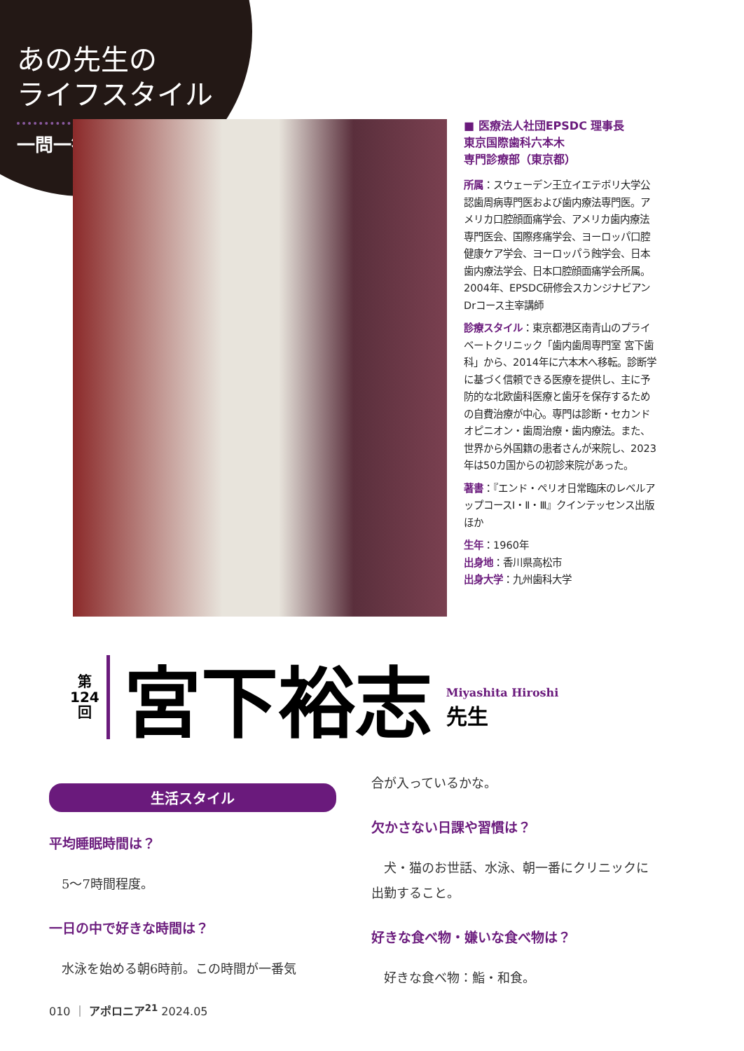あの先生の
ライフスタイル
一問一答
■ 医療法人社団EPSDC 理事長
東京国際歯科六本木
専門診療部（東京都）
所属：スウェーデン王立イエテボリ大学公認歯周病専門医および歯内療法専門医。アメリカ口腔顔面痛学会、アメリカ歯内療法専門医会、国際疼痛学会、ヨーロッパ口腔健康ケア学会、ヨーロッパう蝕学会、日本歯内療法学会、日本口腔顔面痛学会所属。2004年、EPSDC研修会スカンジナビアンDrコース主宰講師
診療スタイル：東京都港区南青山のプライベートクリニック「歯内歯周専門室 宮下歯科」から、2014年に六本木へ移転。診断学に基づく信頼できる医療を提供し、主に予防的な北欧歯科医療と歯牙を保存するための自費治療が中心。専門は診断・セカンドオピニオン・歯周治療・歯内療法。また、世界から外国籍の患者さんが来院し、2023年は50カ国からの初診来院があった。
著書：『エンド・ペリオ日常臨床のレベルアップコースⅠ・Ⅱ・Ⅲ』クインテッセンス出版ほか
生年：1960年
出身地：香川県高松市
出身大学：九州歯科大学
第
124
回
宮下裕志
Miyashita Hiroshi
先生
生活スタイル
平均睡眠時間は？
5〜7時間程度。
一日の中で好きな時間は？
水泳を始める朝6時前。この時間が一番気
合が入っているかな。
欠かさない日課や習慣は？
犬・猫のお世話、水泳、朝一番にクリニックに出勤すること。
好きな食べ物・嫌いな食べ物は？
好きな食べ物：鮨・和食。
010 ｜ アポロニア<sup>21</sup> 2024.05